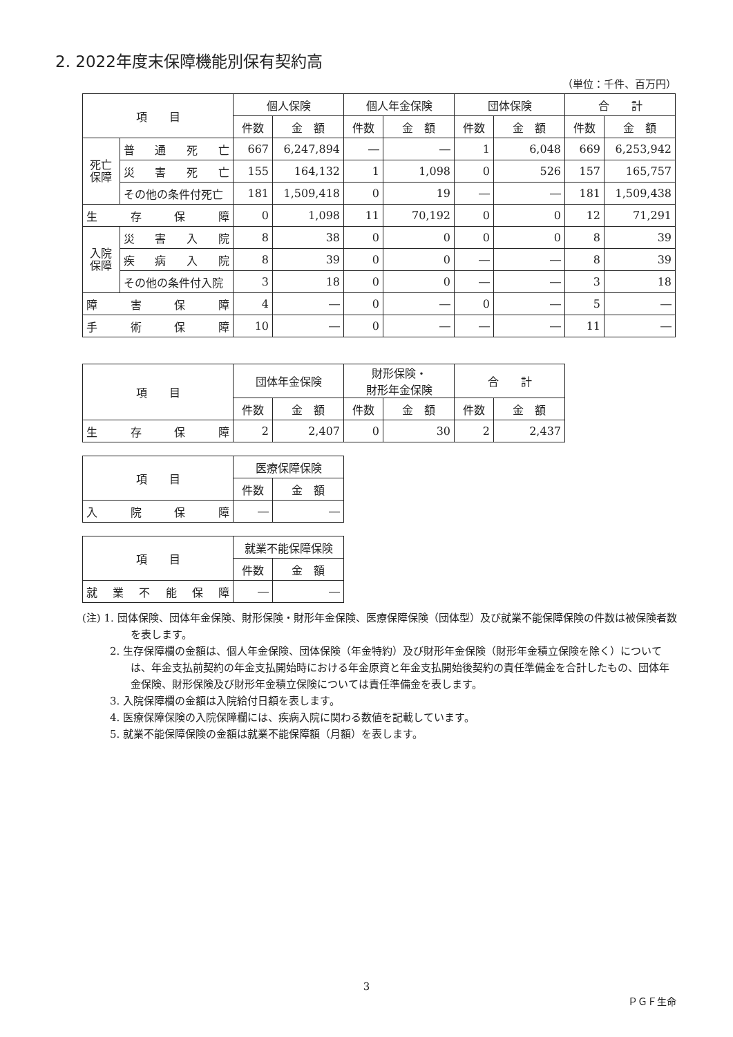2. 2022年度末保障機能別保有契約高
（単位：千件、百万円）
| 項 目 | | 個人保険 | | 個人年金保険 | | 団体保険 | | 合 計 | |
| --- | --- | --- | --- | --- | --- | --- | --- | --- | --- |
| | | 件数 | 金 額 | 件数 | 金 額 | 件数 | 金 額 | 件数 | 金 額 |
| 死亡 保障 | 普 通 死 亡 | 667 | 6,247,894 | ― | ― | 1 | 6,048 | 669 | 6,253,942 |
| | 災 害 死 亡 | 155 | 164,132 | 1 | 1,098 | 0 | 526 | 157 | 165,757 |
| | その他の条件付死亡 | 181 | 1,509,418 | 0 | 19 | ― | ― | 181 | 1,509,438 |
| 生 存 保 障 | | 0 | 1,098 | 11 | 70,192 | 0 | 0 | 12 | 71,291 |
| 入院 保障 | 災 害 入 院 | 8 | 38 | 0 | 0 | 0 | 0 | 8 | 39 |
| | 疾 病 入 院 | 8 | 39 | 0 | 0 | ― | ― | 8 | 39 |
| | その他の条件付入院 | 3 | 18 | 0 | 0 | ― | ― | 3 | 18 |
| 障 害 保 障 | | 4 | ― | 0 | ― | 0 | ― | 5 | ― |
| 手 術 保 障 | | 10 | ― | 0 | ― | ― | ― | 11 | ― |
| 項 目 | 団体年金保険 | | 財形保険・ 財形年金保険 | | 合 計 | |
| --- | --- | --- | --- | --- | --- | --- |
| | 件数 | 金 額 | 件数 | 金 額 | 件数 | 金 額 |
| 生 存 保 障 | 2 | 2,407 | 0 | 30 | 2 | 2,437 |
| 項 目 | 医療保障保険 | |
| --- | --- | --- |
| | 件数 | 金 額 |
| 入 院 保 障 | ― | ― |
| 項 目 | 就業不能保障保険 | |
| --- | --- | --- |
| | 件数 | 金 額 |
| 就 業 不 能 保 障 | ― | ― |
(注) 1. 団体保険、団体年金保険、財形保険・財形年金保険、医療保障保険（団体型）及び就業不能保障保険の件数は被保険者数を表します。
2. 生存保障欄の金額は、個人年金保険、団体保険（年金特約）及び財形年金保険（財形年金積立保険を除く）については、年金支払前契約の年金支払開始時における年金原資と年金支払開始後契約の責任準備金を合計したもの、団体年金保険、財形保険及び財形年金積立保険については責任準備金を表します。
3. 入院保障欄の金額は入院給付日額を表します。
4. 医療保障保険の入院保障欄には、疾病入院に関わる数値を記載しています。
5. 就業不能保障保険の金額は就業不能保障額（月額）を表します。
3
ＰＧＦ生命